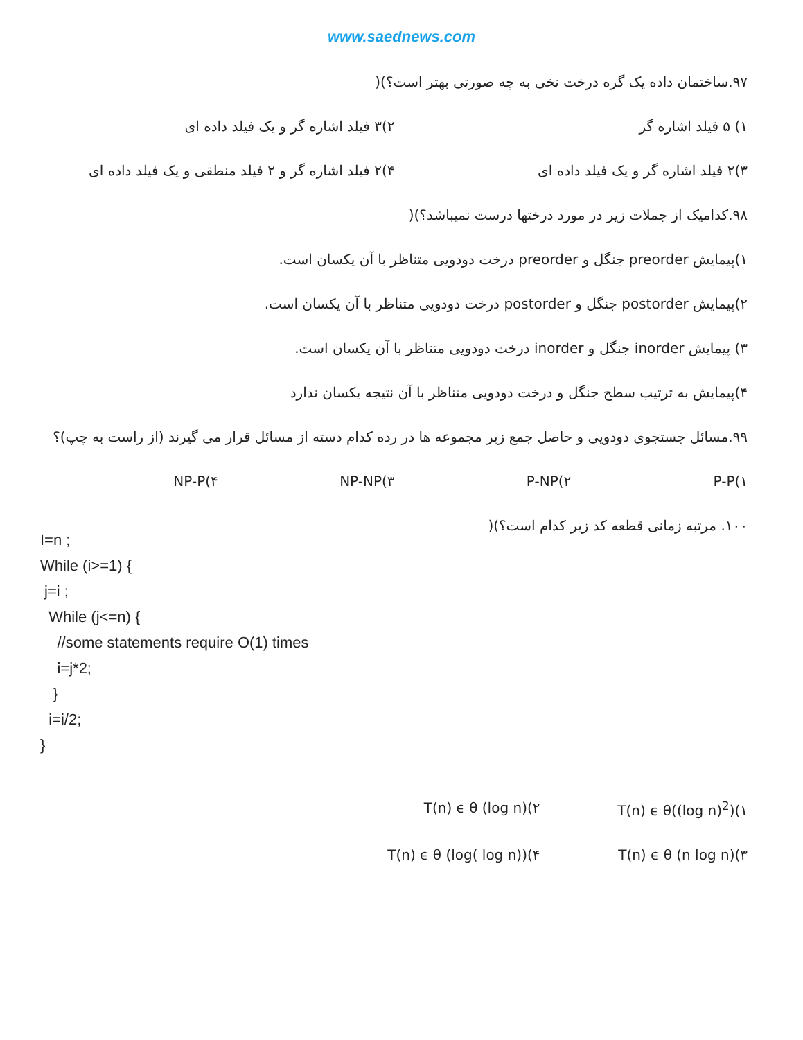www.saednews.com
۹۷.ساختمان داده یک گره درخت نخی به چه صورتی بهتر است؟)(
۱) ۵ فیلد اشاره گر ۲)۳ فیلد اشاره گر و یک فیلد داده ای
۳)۲ فیلد اشاره گر و یک فیلد داده ای
۴)۲ فیلد اشاره گر و ۲ فیلد منطقی و یک فیلد داده ای
۹۸.کدامیک از جملات زیر در مورد درختها درست نمیباشد؟)(
۱)پیمایش preorder جنگل و preorder درخت دودویی متناظر با آن یکسان است.
۲)پیمایش postorder جنگل و postorder درخت دودویی متناظر با آن یکسان است.
۳) پیمایش inorder جنگل و inorder درخت دودویی متناظر با آن یکسان است.
۴)پیمایش به ترتیب سطح جنگل و درخت دودویی متناظر با آن نتیجه یکسان ندارد
۹۹.مسائل جستجوی دودویی و حاصل جمع زیر مجموعه ها در رده کدام دسته از مسائل قرار می گیرند (از راست به چپ)؟
P-P(۱ P-NP(۲ NP-NP(۳ NP-P(۴
۱۰۰. مرتبه زمانی قطعه کد زیر کدام است؟)(
I=n ;
While (i>=1) {
j=i ;
While (j<=n) {
//some statements require O(1) times
i=j*2;
}
i=i/2;
}
T(n) ϵ θ((log n)<sup>2</sup>)(۱ T(n) ϵ θ (log n)(۲
T(n) ϵ θ (n log n)(۳ T(n) ϵ θ (log( log n))(۴